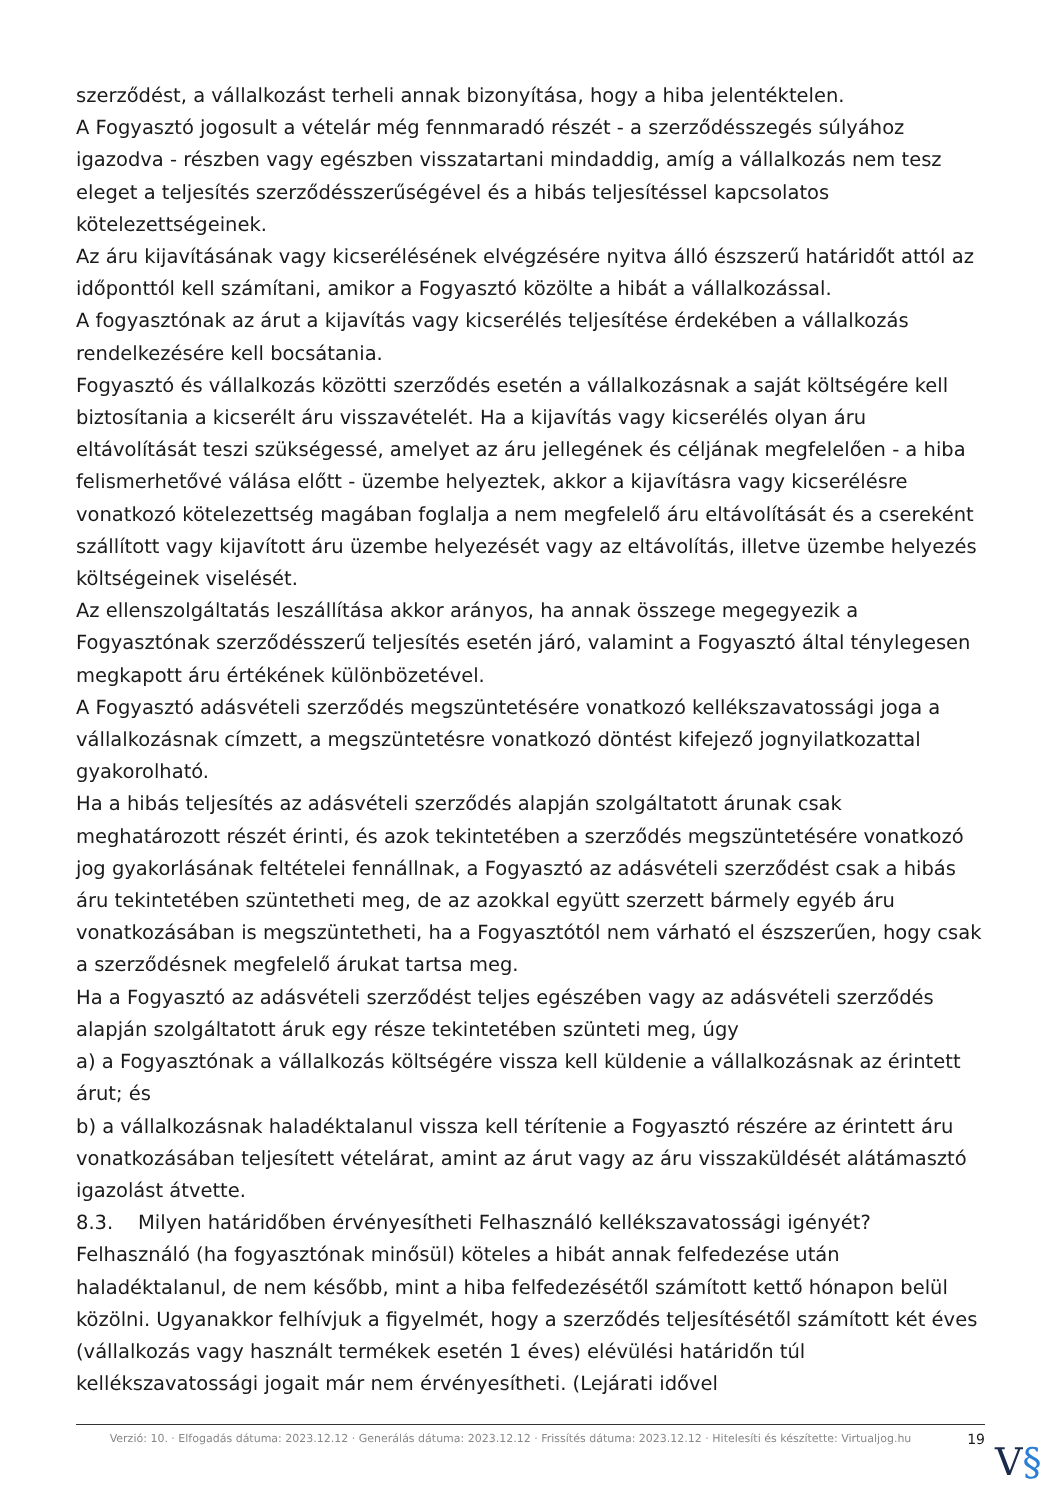szerződést, a vállalkozást terheli annak bizonyítása, hogy a hiba jelentéktelen.
A Fogyasztó jogosult a vételár még fennmaradó részét - a szerződésszegés súlyához igazodva - részben vagy egészben visszatartani mindaddig, amíg a vállalkozás nem tesz eleget a teljesítés szerződésszerűségével és a hibás teljesítéssel kapcsolatos kötelezettségeinek.
Az áru kijavításának vagy kicserélésének elvégzésére nyitva álló észszerű határidőt attól az időponttól kell számítani, amikor a Fogyasztó közölte a hibát a vállalkozással.
A fogyasztónak az árut a kijavítás vagy kicserélés teljesítése érdekében a vállalkozás rendelkezésére kell bocsátania.
Fogyasztó és vállalkozás közötti szerződés esetén a vállalkozásnak a saját költségére kell biztosítania a kicserélt áru visszavételét. Ha a kijavítás vagy kicserélés olyan áru eltávolítását teszi szükségessé, amelyet az áru jellegének és céljának megfelelően - a hiba felismerhetővé válása előtt - üzembe helyeztek, akkor a kijavításra vagy kicserélésre vonatkozó kötelezettség magában foglalja a nem megfelelő áru eltávolítását és a csereként szállított vagy kijavított áru üzembe helyezését vagy az eltávolítás, illetve üzembe helyezés költségeinek viselését.
Az ellenszolgáltatás leszállítása akkor arányos, ha annak összege megegyezik a Fogyasztónak szerződésszerű teljesítés esetén járó, valamint a Fogyasztó által ténylegesen megkapott áru értékének különbözetével.
A Fogyasztó adásvételi szerződés megszüntetésére vonatkozó kellékszavatossági joga a vállalkozásnak címzett, a megszüntetésre vonatkozó döntést kifejező jognyilatkozattal gyakorolható.
Ha a hibás teljesítés az adásvételi szerződés alapján szolgáltatott árunak csak meghatározott részét érinti, és azok tekintetében a szerződés megszüntetésére vonatkozó jog gyakorlásának feltételei fennállnak, a Fogyasztó az adásvételi szerződést csak a hibás áru tekintetében szüntetheti meg, de az azokkal együtt szerzett bármely egyéb áru vonatkozásában is megszüntetheti, ha a Fogyasztótól nem várható el észszerűen, hogy csak a szerződésnek megfelelő árukat tartsa meg.
Ha a Fogyasztó az adásvételi szerződést teljes egészében vagy az adásvételi szerződés alapján szolgáltatott áruk egy része tekintetében szünteti meg, úgy
a) a Fogyasztónak a vállalkozás költségére vissza kell küldenie a vállalkozásnak az érintett árut; és
b) a vállalkozásnak haladéktalanul vissza kell térítenie a Fogyasztó részére az érintett áru vonatkozásában teljesített vételárat, amint az árut vagy az áru visszaküldését alátámasztó igazolást átvette.
8.3. Milyen határidőben érvényesítheti Felhasználó kellékszavatossági igényét?
Felhasználó (ha fogyasztónak minősül) köteles a hibát annak felfedezése után haladéktalanul, de nem később, mint a hiba felfedezésétől számított kettő hónapon belül közölni. Ugyanakkor felhívjuk a figyelmét, hogy a szerződés teljesítésétől számított két éves (vállalkozás vagy használt termékek esetén 1 éves) elévülési határidőn túl kellékszavatossági jogait már nem érvényesítheti. (Lejárati idővel
Verzió: 10. · Elfogadás dátuma: 2023.12.12 · Generálás dátuma: 2023.12.12 · Frissítés dátuma: 2023.12.12 · Hitelesíti és készítette: Virtualjog.hu
19
V§